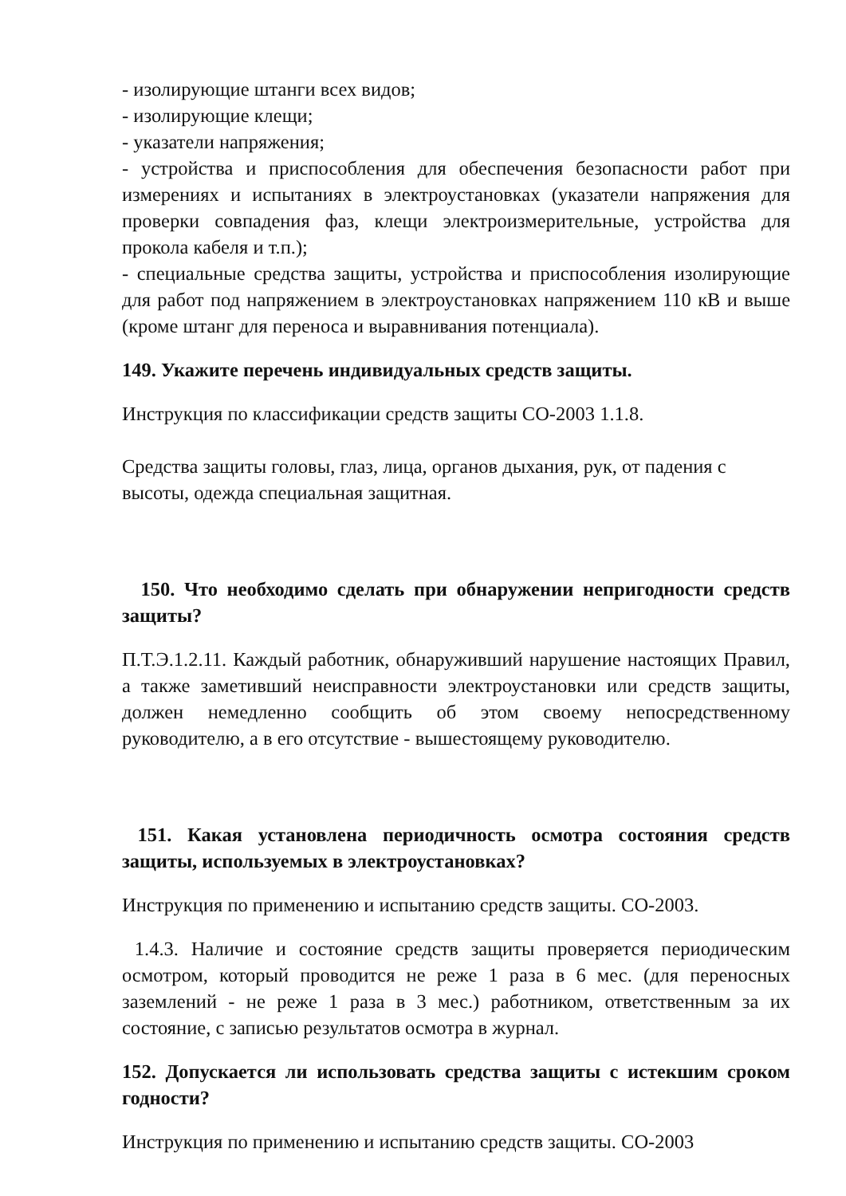- изолирующие штанги всех видов;
- изолирующие клещи;
- указатели напряжения;
- устройства и приспособления для обеспечения безопасности работ при измерениях и испытаниях в электроустановках (указатели напряжения для проверки совпадения фаз, клещи электроизмерительные, устройства для прокола кабеля и т.п.);
- специальные средства защиты, устройства и приспособления изолирующие для работ под напряжением в электроустановках напряжением 110 кВ и выше (кроме штанг для переноса и выравнивания потенциала).
149. Укажите перечень индивидуальных средств защиты.
Инструкция по классификации средств защиты СО-2003 1.1.8.
Средства защиты головы, глаз, лица, органов дыхания, рук, от падения с высоты, одежда специальная защитная.
150. Что необходимо сделать при обнаружении непригодности средств защиты?
П.Т.Э.1.2.11. Каждый работник, обнаруживший нарушение настоящих Правил, а также заметивший неисправности электроустановки или средств защиты, должен немедленно сообщить об этом своему непосредственному руководителю, а в его отсутствие - вышестоящему руководителю.
151. Какая установлена периодичность осмотра состояния средств защиты, используемых в электроустановках?
Инструкция по применению и испытанию средств защиты. СО-2003.
1.4.3. Наличие и состояние средств защиты проверяется периодическим осмотром, который проводится не реже 1 раза в 6 мес. (для переносных заземлений - не реже 1 раза в 3 мес.) работником, ответственным за их состояние, с записью результатов осмотра в журнал.
152. Допускается ли использовать средства защиты с истекшим сроком годности?
Инструкция по применению и испытанию средств защиты. СО-2003